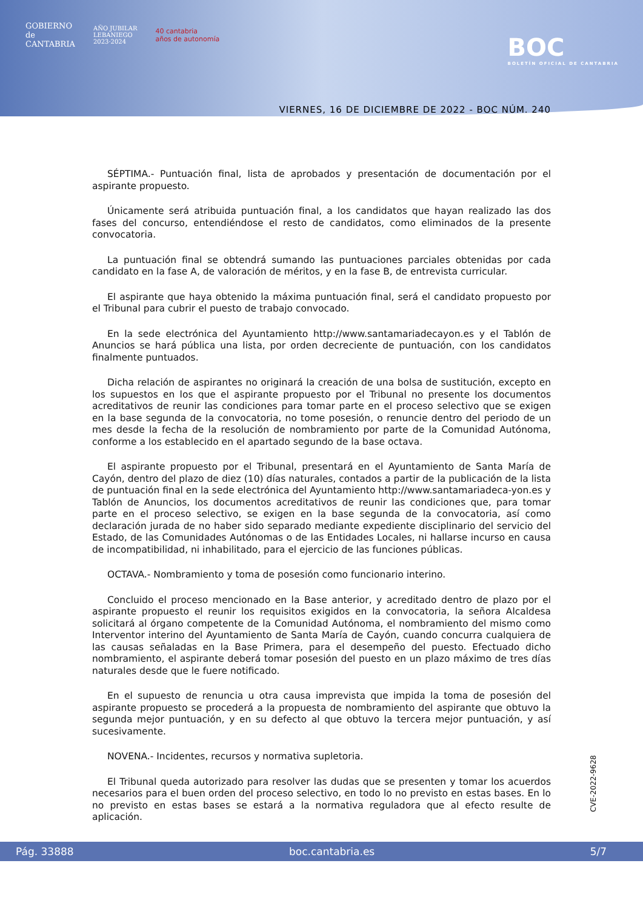GOBIERNO
de
CANTABRIA
AÑO JUBILAR
LEBANIEGO
2023·2024
40 cantabria
años de autonomía
BOC
BOLETÍN OFICIAL DE CANTABRIA
VIERNES, 16 DE DICIEMBRE DE 2022 - BOC NÚM. 240
SÉPTIMA.- Puntuación final, lista de aprobados y presentación de documentación por el aspirante propuesto.
Únicamente será atribuida puntuación final, a los candidatos que hayan realizado las dos fases del concurso, entendiéndose el resto de candidatos, como eliminados de la presente convocatoria.
La puntuación final se obtendrá sumando las puntuaciones parciales obtenidas por cada candidato en la fase A, de valoración de méritos, y en la fase B, de entrevista curricular.
El aspirante que haya obtenido la máxima puntuación final, será el candidato propuesto por el Tribunal para cubrir el puesto de trabajo convocado.
En la sede electrónica del Ayuntamiento http://www.santamariadecayon.es y el Tablón de Anuncios se hará pública una lista, por orden decreciente de puntuación, con los candidatos finalmente puntuados.
Dicha relación de aspirantes no originará la creación de una bolsa de sustitución, excepto en los supuestos en los que el aspirante propuesto por el Tribunal no presente los documentos acreditativos de reunir las condiciones para tomar parte en el proceso selectivo que se exigen en la base segunda de la convocatoria, no tome posesión, o renuncie dentro del periodo de un mes desde la fecha de la resolución de nombramiento por parte de la Comunidad Autónoma, conforme a los establecido en el apartado segundo de la base octava.
El aspirante propuesto por el Tribunal, presentará en el Ayuntamiento de Santa María de Cayón, dentro del plazo de diez (10) días naturales, contados a partir de la publicación de la lista de puntuación final en la sede electrónica del Ayuntamiento http://www.santamariadeca-yon.es y Tablón de Anuncios, los documentos acreditativos de reunir las condiciones que, para tomar parte en el proceso selectivo, se exigen en la base segunda de la convocatoria, así como declaración jurada de no haber sido separado mediante expediente disciplinario del servicio del Estado, de las Comunidades Autónomas o de las Entidades Locales, ni hallarse incurso en causa de incompatibilidad, ni inhabilitado, para el ejercicio de las funciones públicas.
OCTAVA.- Nombramiento y toma de posesión como funcionario interino.
Concluido el proceso mencionado en la Base anterior, y acreditado dentro de plazo por el aspirante propuesto el reunir los requisitos exigidos en la convocatoria, la señora Alcaldesa solicitará al órgano competente de la Comunidad Autónoma, el nombramiento del mismo como Interventor interino del Ayuntamiento de Santa María de Cayón, cuando concurra cualquiera de las causas señaladas en la Base Primera, para el desempeño del puesto. Efectuado dicho nombramiento, el aspirante deberá tomar posesión del puesto en un plazo máximo de tres días naturales desde que le fuere notificado.
En el supuesto de renuncia u otra causa imprevista que impida la toma de posesión del aspirante propuesto se procederá a la propuesta de nombramiento del aspirante que obtuvo la segunda mejor puntuación, y en su defecto al que obtuvo la tercera mejor puntuación, y así sucesivamente.
NOVENA.- Incidentes, recursos y normativa supletoria.
El Tribunal queda autorizado para resolver las dudas que se presenten y tomar los acuerdos necesarios para el buen orden del proceso selectivo, en todo lo no previsto en estas bases. En lo no previsto en estas bases se estará a la normativa reguladora que al efecto resulte de aplicación.
CVE-2022-9628
Pág. 33888 boc.cantabria.es 5/7